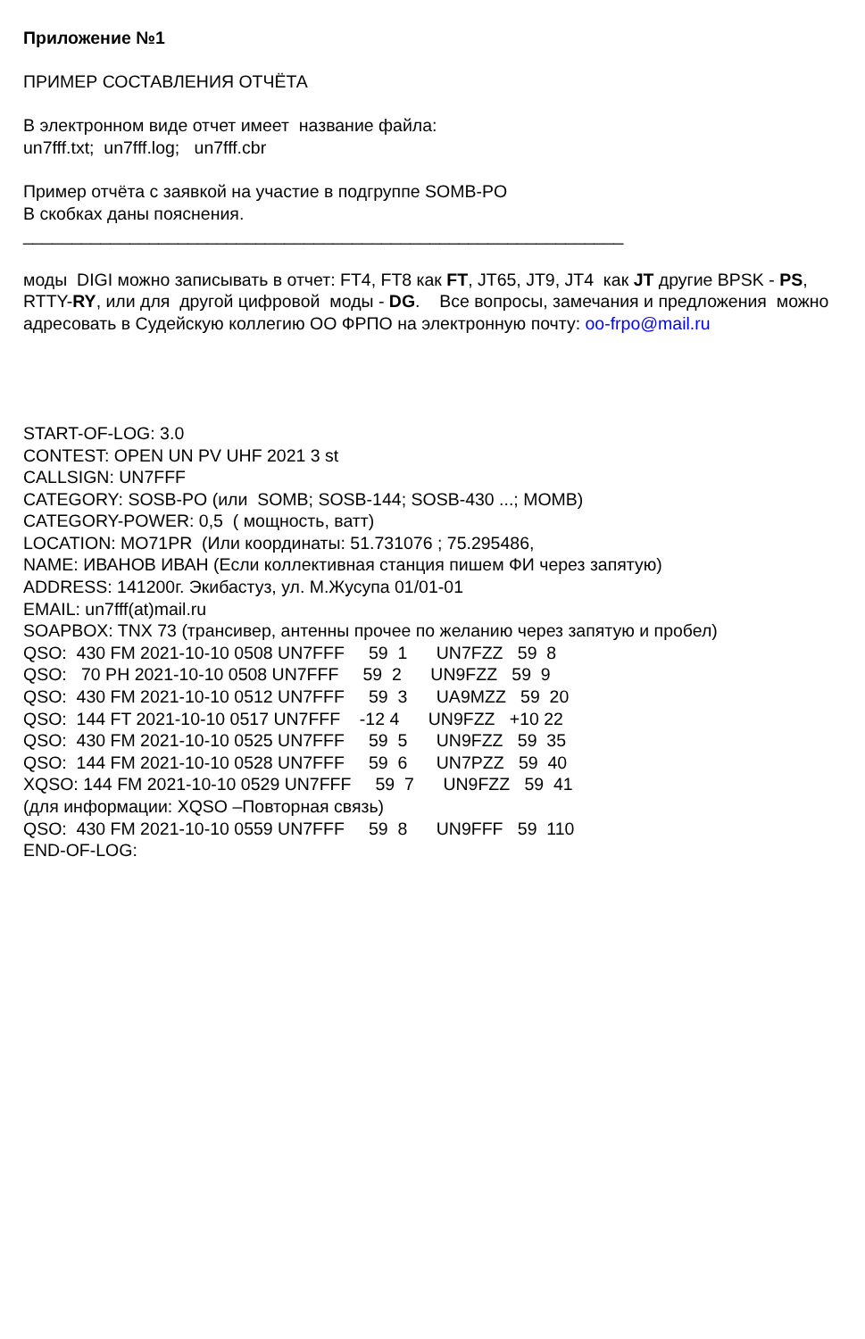Приложение №1
ПРИМЕР СОСТАВЛЕНИЯ ОТЧЁТА
В электронном виде отчет имеет название файла:
un7fff.txt; un7fff.log; un7fff.cbr
Пример отчёта с заявкой на участие в подгруппе SOMB-PO
В скобках даны пояснения.
______________________________________________________________
моды DIGI можно записывать в отчет: FT4, FT8 как FT, JT65, JT9, JT4 как JT другие BPSK - PS, RTTY-RY, или для другой цифровой моды - DG. Все вопросы, замечания и предложения можно адресовать в Судейскую коллегию ОО ФРПО на электронную почту: oo-frpo@mail.ru
START-OF-LOG: 3.0
CONTEST: OPEN UN PV UHF 2021 3 st
CALLSIGN: UN7FFF
CATEGORY: SOSB-PO (или  SOMB; SOSB-144; SOSB-430 ...; MOMB)
CATEGORY-POWER: 0,5  ( мощность, ватт)
LOCATION: MO71PR  (Или координаты: 51.731076 ; 75.295486,
NAME: ИВАНОВ ИВАН (Если коллективная станция пишем ФИ через запятую)
ADDRESS: 141200г. Экибастуз, ул. М.Жусупа 01/01-01
EMAIL: un7fff(at)mail.ru
SOAPBOX: TNX 73 (трансивер, антенны прочее по желанию через запятую и пробел)
QSO:  430 FM 2021-10-10 0508 UN7FFF     59  1      UN7FZZ   59  8
QSO:   70 PH 2021-10-10 0508 UN7FFF     59  2      UN9FZZ   59  9
QSO:  430 FM 2021-10-10 0512 UN7FFF     59  3      UA9MZZ   59  20
QSO:  144 FT 2021-10-10 0517 UN7FFF    -12 4      UN9FZZ   +10 22
QSO:  430 FM 2021-10-10 0525 UN7FFF     59  5      UN9FZZ   59  35
QSO:  144 FM 2021-10-10 0528 UN7FFF     59  6      UN7PZZ   59  40
XQSO: 144 FM 2021-10-10 0529 UN7FFF     59  7      UN9FZZ   59  41
(для информации: XQSO –Повторная связь)
QSO:  430 FM 2021-10-10 0559 UN7FFF     59  8      UN9FFF   59  110
END-OF-LOG: